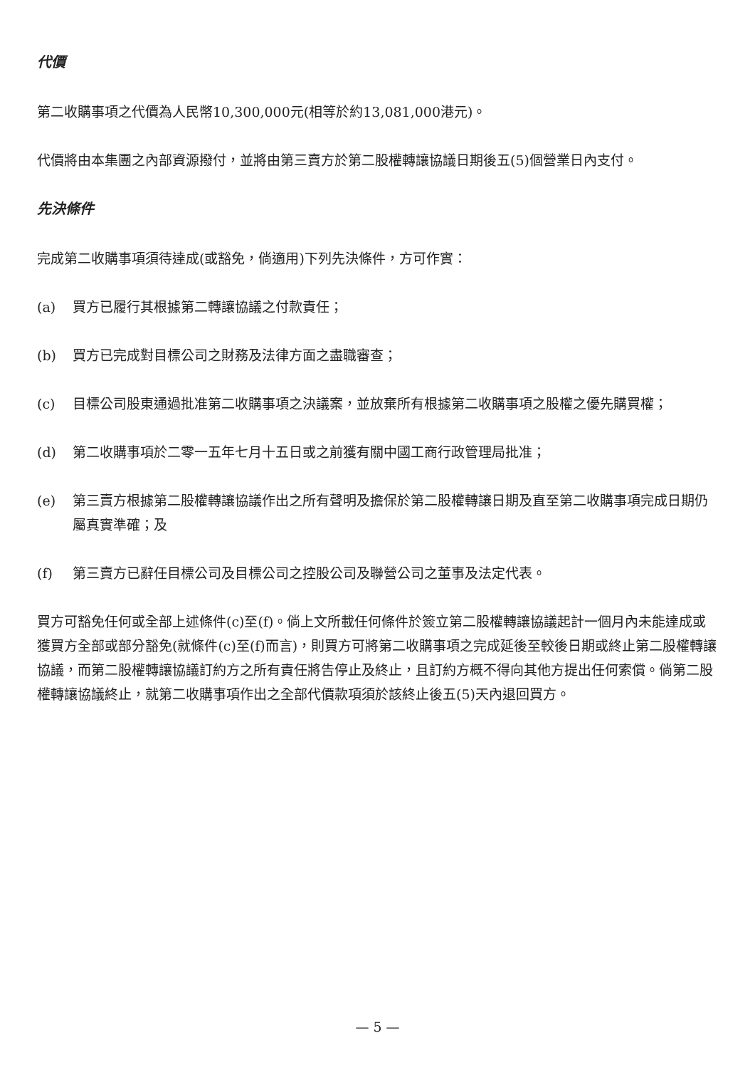代價
第二收購事項之代價為人民幣10,300,000元(相等於約13,081,000港元)。
代價將由本集團之內部資源撥付，並將由第三賣方於第二股權轉讓協議日期後五(5)個營業日內支付。
先決條件
完成第二收購事項須待達成(或豁免，倘適用)下列先決條件，方可作實：
(a) 買方已履行其根據第二轉讓協議之付款責任；
(b) 買方已完成對目標公司之財務及法律方面之盡職審查；
(c) 目標公司股東通過批准第二收購事項之決議案，並放棄所有根據第二收購事項之股權之優先購買權；
(d) 第二收購事項於二零一五年七月十五日或之前獲有關中國工商行政管理局批准；
(e) 第三賣方根據第二股權轉讓協議作出之所有聲明及擔保於第二股權轉讓日期及直至第二收購事項完成日期仍屬真實準確；及
(f) 第三賣方已辭任目標公司及目標公司之控股公司及聯營公司之董事及法定代表。
買方可豁免任何或全部上述條件(c)至(f)。倘上文所載任何條件於簽立第二股權轉讓協議起計一個月內未能達成或獲買方全部或部分豁免(就條件(c)至(f)而言)，則買方可將第二收購事項之完成延後至較後日期或終止第二股權轉讓協議，而第二股權轉讓協議訂約方之所有責任將告停止及終止，且訂約方概不得向其他方提出任何索償。倘第二股權轉讓協議終止，就第二收購事項作出之全部代價款項須於該終止後五(5)天內退回買方。
— 5 —